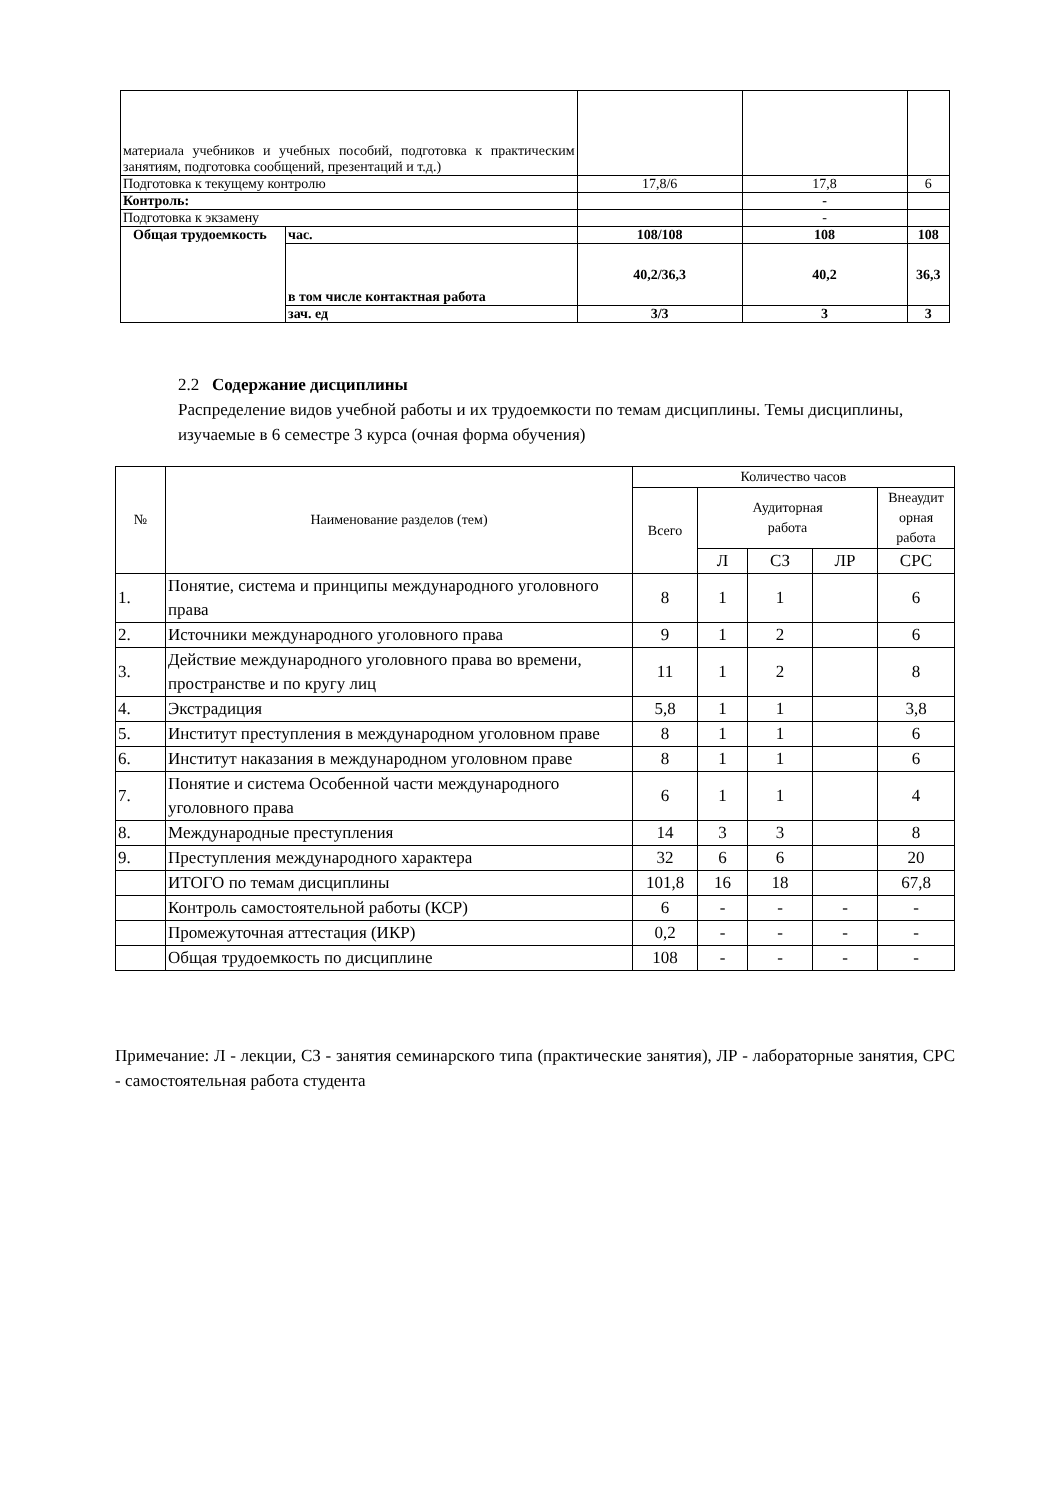| материала учебников и учебных пособий, подготовка к практическим занятиям, подготовка сообщений, презентаций и т.д.) | | | | |
| Подготовка к текущему контролю | | 17,8/6 | 17,8 | 6 |
| Контроль: | | | - | |
| Подготовка к экзамену | | | - | |
| Общая трудоемкость | час. | 108/108 | 108 | 108 |
| | в том числе контактная работа | 40,2/36,3 | 40,2 | 36,3 |
| | зач. ед | 3/3 | 3 | 3 |
2.2 Содержание дисциплины
Распределение видов учебной работы и их трудоемкости по темам дисциплины. Темы дисциплины, изучаемые в 6 семестре 3 курса (очная форма обучения)
| № | Наименование разделов (тем) | Количество часов | | | | |
| --- | --- | --- | --- | --- | --- | --- |
| | | Всего | Аудиторная работа | | | Внеаудит орная работа |
| | | | Л | СЗ | ЛР | СРС |
| 1. | Понятие, система и принципы международного уголовного права | 8 | 1 | 1 | | 6 |
| 2. | Источники международного уголовного права | 9 | 1 | 2 | | 6 |
| 3. | Действие международного уголовного права во времени, пространстве и по кругу лиц | 11 | 1 | 2 | | 8 |
| 4. | Экстрадиция | 5,8 | 1 | 1 | | 3,8 |
| 5. | Институт преступления в международном уголовном праве | 8 | 1 | 1 | | 6 |
| 6. | Институт наказания в международном уголовном праве | 8 | 1 | 1 | | 6 |
| 7. | Понятие и система Особенной части международного уголовного права | 6 | 1 | 1 | | 4 |
| 8. | Международные преступления | 14 | 3 | 3 | | 8 |
| 9. | Преступления международного характера | 32 | 6 | 6 | | 20 |
| | ИТОГО по темам дисциплины | 101,8 | 16 | 18 | | 67,8 |
| | Контроль самостоятельной работы (КСР) | 6 | - | - | - | - |
| | Промежуточная аттестация (ИКР) | 0,2 | - | - | - | - |
| | Общая трудоемкость по дисциплине | 108 | - | - | - | - |
Примечание: Л - лекции, СЗ - занятия семинарского типа (практические занятия), ЛР - лабораторные занятия, СРС - самостоятельная работа студента